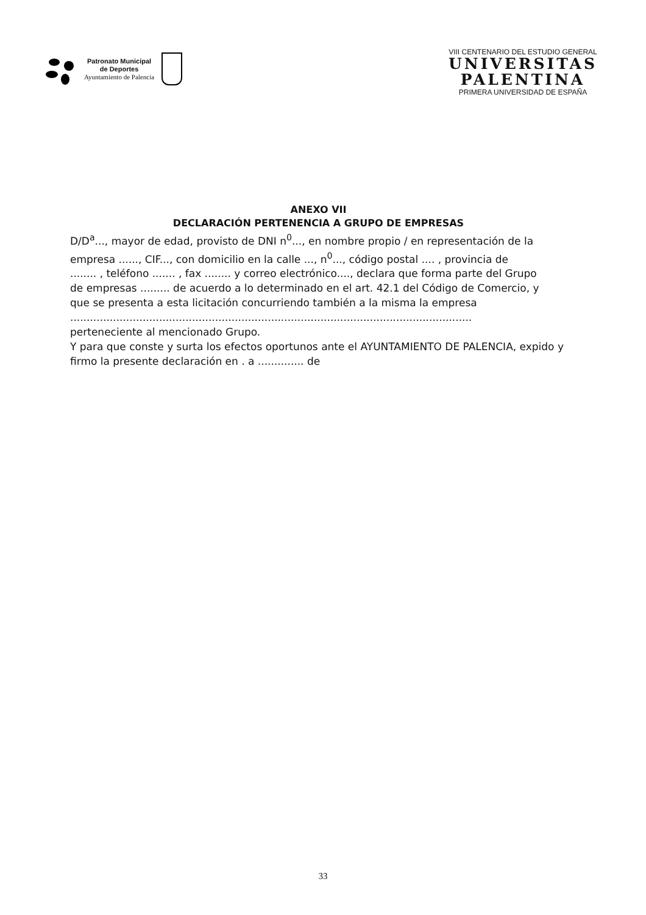Patronato Municipal
de Deportes
Ayuntamiento de Palencia
VIII CENTENARIO DEL ESTUDIO GENERAL
UNIVERSITAS
PALENTINA
PRIMERA UNIVERSIDAD DE ESPAÑA
ANEXO VII
DECLARACIÓN PERTENENCIA A GRUPO DE EMPRESAS
D/D<sup>a</sup>..., mayor de edad, provisto de DNI n<sup>0</sup>..., en nombre propio / en representación de la
empresa ......, CIF..., con domicilio en la calle ..., n<sup>0</sup>..., código postal .... , provincia de
........ , teléfono ....... , fax ........ y correo electrónico...., declara que forma parte del Grupo
de empresas ......... de acuerdo a lo determinado en el art. 42.1 del Código de Comercio, y
que se presenta a esta licitación concurriendo también a la misma la empresa ..........................................................................................................................
perteneciente al mencionado Grupo.
Y para que conste y surta los efectos oportunos ante el AYUNTAMIENTO DE PALENCIA, expido y firmo la presente declaración en . a .............. de
33